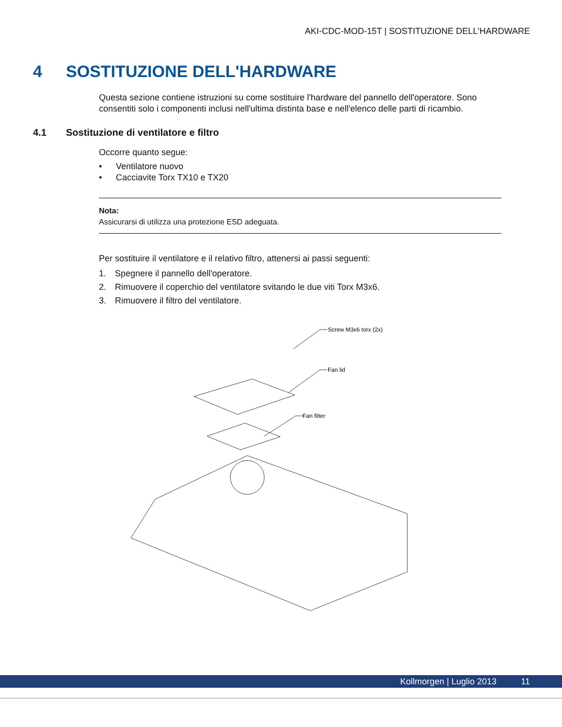AKI-CDC-MOD-15T | SOSTITUZIONE DELL'HARDWARE
4 SOSTITUZIONE DELL'HARDWARE
Questa sezione contiene istruzioni su come sostituire l'hardware del pannello dell'operatore. Sono consentiti solo i componenti inclusi nell'ultima distinta base e nell'elenco delle parti di ricambio.
4.1 Sostituzione di ventilatore e filtro
Occorre quanto segue:
• Ventilatore nuovo
• Cacciavite Torx TX10 e TX20
Nota:
Assicurarsi di utilizza una protezione ESD adeguata.
Per sostituire il ventilatore e il relativo filtro, attenersi ai passi seguenti:
1. Spegnere il pannello dell'operatore.
2. Rimuovere il coperchio del ventilatore svitando le due viti Torx M3x6.
3. Rimuovere il filtro del ventilatore.
Screw M3x6 torx (2x)
Fan lid
Fan filter
Kollmorgen | Luglio 2013 11